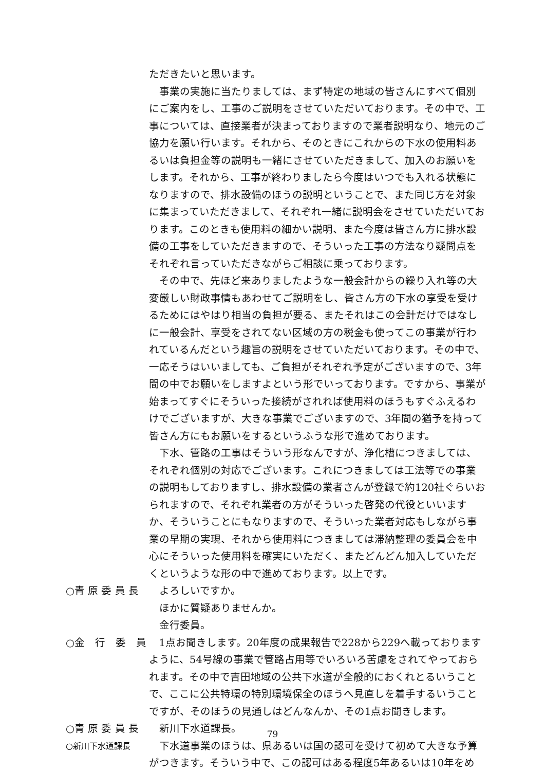ただきたいと思います。
事業の実施に当たりましては、まず特定の地域の皆さんにすべて個別にご案内をし、工事のご説明をさせていただいております。その中で、工事については、直接業者が決まっておりますので業者説明なり、地元のご協力を願い行います。それから、そのときにこれからの下水の使用料あるいは負担金等の説明も一緒にさせていただきまして、加入のお願いをします。それから、工事が終わりましたら今度はいつでも入れる状態になりますので、排水設備のほうの説明ということで、また同じ方を対象に集まっていただきまして、それぞれ一緒に説明会をさせていただいております。このときも使用料の細かい説明、また今度は皆さん方に排水設備の工事をしていただきますので、そういった工事の方法なり疑問点をそれぞれ言っていただきながらご相談に乗っております。
その中で、先ほど来ありましたような一般会計からの繰り入れ等の大変厳しい財政事情もあわせてご説明をし、皆さん方の下水の享受を受けるためにはやはり相当の負担が要る、またそれはこの会計だけではなしに一般会計、享受をされてない区域の方の税金も使ってこの事業が行われているんだという趣旨の説明をさせていただいております。その中で、一応そうはいいましても、ご負担がそれぞれ予定がございますので、3年間の中でお願いをしますよという形でいっております。ですから、事業が始まってすぐにそういった接続がされれば使用料のほうもすぐふえるわけでございますが、大きな事業でございますので、3年間の猶予を持って皆さん方にもお願いをするというふうな形で進めております。
下水、管路の工事はそういう形なんですが、浄化槽につきましては、それぞれ個別の対応でございます。これにつきましては工法等での事業の説明もしておりますし、排水設備の業者さんが登録で約120社ぐらいおられますので、それぞれ業者の方がそういった啓発の代役といいますか、そういうことにもなりますので、そういった業者対応もしながら事業の早期の実現、それから使用料につきましては滞納整理の委員会を中心にそういった使用料を確実にいただく、またどんどん加入していただくというような形の中で進めております。以上です。
○青 原 委 員 長 よろしいですか。
ほかに質疑ありませんか。
金行委員。
○金　行　委　員 1点お聞きします。20年度の成果報告で228から229へ載っておりますように、54号線の事業で管路占用等でいろいろ苦慮をされてやっておられます。その中で吉田地域の公共下水道が全般的におくれとるいうことで、ここに公共特環の特別環境保全のほうへ見直しを着手するいうことですが、そのほうの見通しはどんなんか、その1点お聞きします。
○青 原 委 員 長 新川下水道課長。
○新川下水道課長
下水道事業のほうは、県あるいは国の認可を受けて初めて大きな予算がつきます。そういう中で、この認可はある程度5年あるいは10年をめ
79